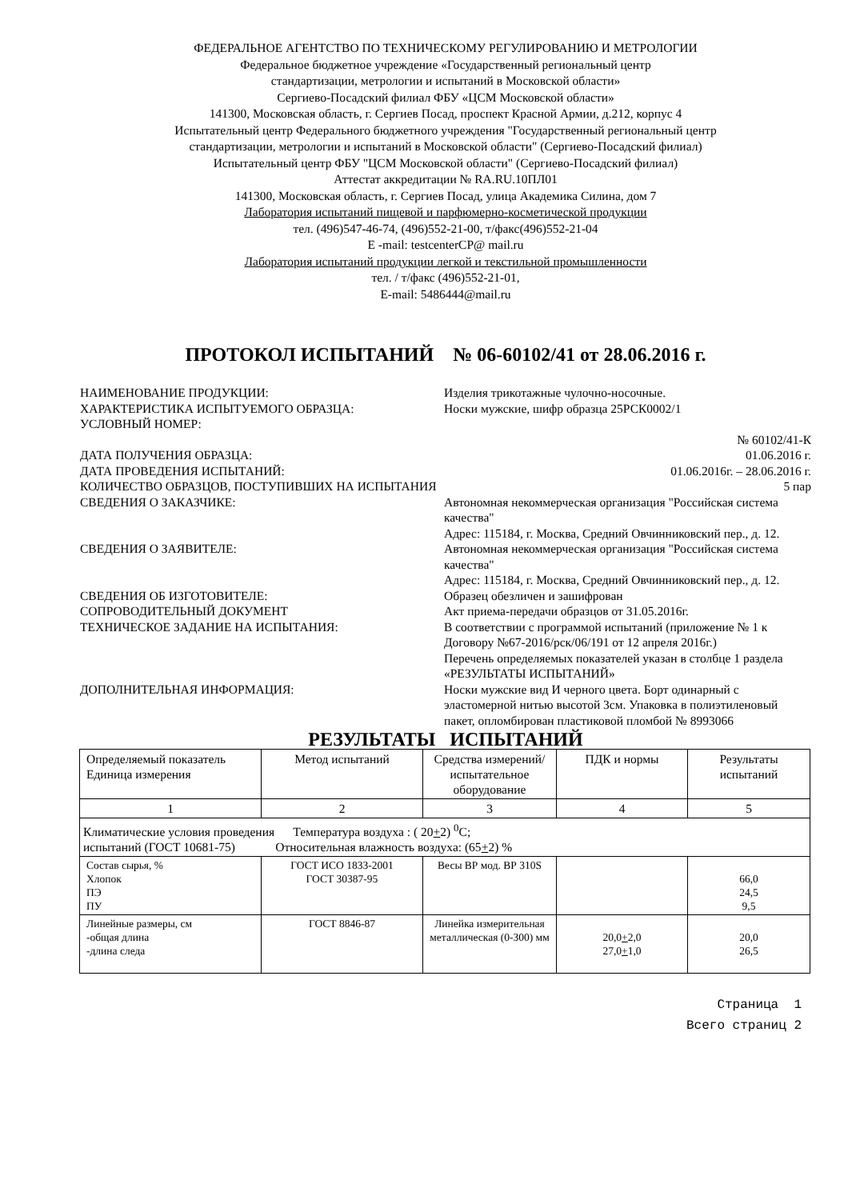ФЕДЕРАЛЬНОЕ АГЕНТСТВО ПО ТЕХНИЧЕСКОМУ РЕГУЛИРОВАНИЮ И МЕТРОЛОГИИ
Федеральное бюджетное учреждение «Государственный региональный центр
стандартизации, метрологии и испытаний в Московской области»
Сергиево-Посадский филиал ФБУ «ЦСМ Московской области»
141300, Московская область, г. Сергиев Посад, проспект Красной Армии, д.212, корпус 4
Испытательный центр Федерального бюджетного учреждения "Государственный региональный центр
стандартизации, метрологии и испытаний в Московской области" (Сергиево-Посадский филиал)
Испытательный центр ФБУ "ЦСМ Московской области" (Сергиево-Посадский филиал)
Аттестат аккредитации № RA.RU.10ПЛ01
141300, Московская область, г. Сергиев Посад, улица Академика Силина, дом 7
Лаборатория испытаний пищевой и парфюмерно-косметической продукции
тел. (496)547-46-74, (496)552-21-00, т/факс(496)552-21-04
E -mail: testcenterCP@ mail.ru
Лаборатория испытаний продукции легкой и текстильной промышленности
тел. / т/факс (496)552-21-01,
E-mail: 5486444@mail.ru
ПРОТОКОЛ ИСПЫТАНИЙ № 06-60102/41 от 28.06.2016 г.
НАИМЕНОВАНИЕ ПРОДУКЦИИ:
Изделия трикотажные чулочно-носочные.
ХАРАКТЕРИСТИКА ИСПЫТУЕМОГО ОБРАЗЦА:
Носки мужские, шифр образца 25РСК0002/1
УСЛОВНЫЙ НОМЕР:
№ 60102/41-К
ДАТА ПОЛУЧЕНИЯ ОБРАЗЦА:
01.06.2016 г.
ДАТА ПРОВЕДЕНИЯ ИСПЫТАНИЙ:
01.06.2016г. – 28.06.2016 г.
КОЛИЧЕСТВО ОБРАЗЦОВ, ПОСТУПИВШИХ НА ИСПЫТАНИЯ
5 пар
СВЕДЕНИЯ О ЗАКАЗЧИКЕ:
Автономная некоммерческая организация "Российская система качества"
Адрес: 115184, г. Москва, Средний Овчинниковский пер., д. 12.
СВЕДЕНИЯ О ЗАЯВИТЕЛЕ:
Автономная некоммерческая организация "Российская система качества"
Адрес: 115184, г. Москва, Средний Овчинниковский пер., д. 12.
СВЕДЕНИЯ ОБ ИЗГОТОВИТЕЛЕ:
Образец обезличен и зашифрован
СОПРОВОДИТЕЛЬНЫЙ ДОКУМЕНТ
Акт приема-передачи образцов от 31.05.2016г.
ТЕХНИЧЕСКОЕ ЗАДАНИЕ НА ИСПЫТАНИЯ:
В соответствии с программой испытаний (приложение № 1 к Договору №67-2016/рск/06/191 от 12 апреля 2016г.)
Перечень определяемых показателей указан в столбце 1 раздела «РЕЗУЛЬТАТЫ ИСПЫТАНИЙ»
ДОПОЛНИТЕЛЬНАЯ ИНФОРМАЦИЯ:
Носки мужские вид И черного цвета. Борт одинарный с эластомерной нитью высотой 3см. Упаковка в полиэтиленовый пакет, опломбирован пластиковой пломбой № 8993066
РЕЗУЛЬТАТЫ ИСПЫТАНИЙ
| Определяемый показатель Единица измерения | Метод испытаний | Средства измерений/ испытательное оборудование | ПДК и нормы | Результаты испытаний |
| 1 | 2 | 3 | 4 | 5 |
| Климатические условия проведения Температура воздуха : ( 20 + 2) <sup>0</sup>С; испытаний (ГОСТ 10681-75) Относительная влажность воздуха: (65 + 2) % | | | | |
| Состав сырья, % Хлопок ПЭ ПУ | ГОСТ ИСО 1833-2001 ГОСТ 30387-95 | Весы ВР мод. ВР 310S | | 66,0 24,5 9,5 |
| Линейные размеры, см -общая длина -длина следа | ГОСТ 8846-87 | Линейка измерительная металлическая (0-300) мм | 20,0 + 2,0 27,0 + 1,0 | 20,0 26,5 |
Страница 1
Всего страниц 2